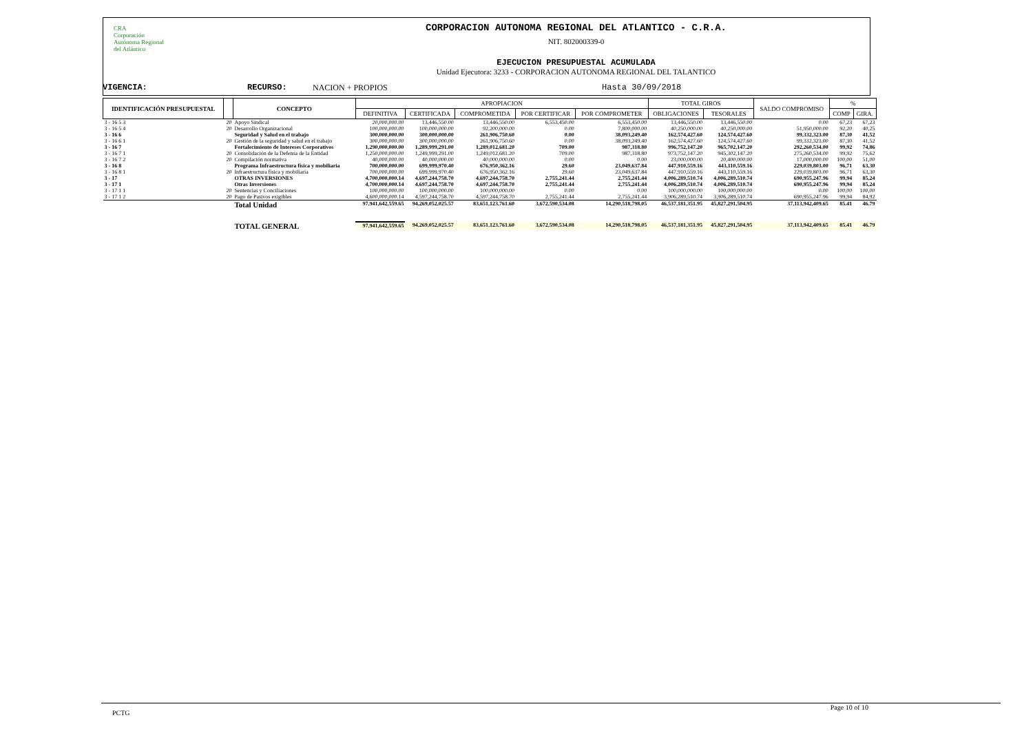CRA
Corporación Autónoma Regional del Atlántico
CORPORACION AUTONOMA REGIONAL DEL ATLANTICO - C.R.A.
NIT. 802000339-0
EJECUCION PRESUPUESTAL ACUMULADA
Unidad Ejecutora: 3233 - CORPORACION AUTONOMA REGIONAL DEL TALANTICO
VIGENCIA: RECURSO: NACION + PROPIOS Hasta 30/09/2018
| IDENTIFICACIÓN PRESUPUESTAL | | CONCEPTO | APROPIACION | | | | | TOTAL GIROS | | SALDO COMPROMISO | % | |
| --- | --- | --- | --- | --- | --- | --- | --- | --- | --- | --- | --- | --- |
| | | | DEFINITIVA | CERTIFICADA | COMPROMETIDA | POR CERTIFICAR | POR COMPROMETER | OBLIGACIONES | TESORALES | | COMP | GIRA. |
| 3 - 16 5 3 | 20 | Apoyo Sindical | 20,000,000.00 | 13,446,550.00 | 13,446,550.00 | 6,553,450.00 | 6,553,450.00 | 13,446,550.00 | 13,446,550.00 | 0.00 | 67,23 | 67,23 |
| 3 - 16 5 4 | 20 | Desarrollo Organizacional | 100,000,000.00 | 100,000,000.00 | 92,200,000.00 | 0.00 | 7,800,000.00 | 40,250,000.00 | 40,250,000.00 | 51,950,000.00 | 92,20 | 40,25 |
| 3 - 16 6 | | Seguridad y Salud en el trabajo | 300,000,000.00 | 300,000,000.00 | 261,906,750.60 | 0.00 | 38,093,249.40 | 162,574,427.60 | 124,574,427.60 | 99,332,323.00 | 87,30 | 41,52 |
| 3 - 16 6 1 | 20 | Gestión de la seguridad y salud en el trabajo | 300,000,000.00 | 300,000,000.00 | 261,906,750.60 | 0.00 | 38,093,249.40 | 162,574,427.60 | 124,574,427.60 | 99,332,323.00 | 87,30 | 41,52 |
| 3 - 16 7 | | Fortalecimiento de Intereses Corporativos | 1,290,000,000.00 | 1,289,999,291.00 | 1,289,012,681.20 | 709.00 | 987,318.80 | 996,752,147.20 | 965,702,147.20 | 292,260,534.00 | 99,92 | 74,86 |
| 3 - 16 7 1 | 20 | Consolidación de la Defensa de la Entidad | 1,250,000,000.00 | 1,249,999,291.00 | 1,249,012,681.20 | 709.00 | 987,318.80 | 973,752,147.20 | 945,302,147.20 | 275,260,534.00 | 99,92 | 75,62 |
| 3 - 16 7 2 | 20 | Compilación normativa | 40,000,000.00 | 40,000,000.00 | 40,000,000.00 | 0.00 | 0.00 | 23,000,000.00 | 20,400,000.00 | 17,000,000.00 | 100,00 | 51,00 |
| 3 - 16 8 | | Programa Infraestructura física y mobiliaria | 700,000,000.00 | 699,999,970.40 | 676,950,362.16 | 29.60 | 23,049,637.84 | 447,910,559.16 | 443,110,559.16 | 229,039,803.00 | 96,71 | 63,30 |
| 3 - 16 8 1 | 20 | Infraestructura física y mobiliaria | 700,000,000.00 | 699,999,970.40 | 676,950,362.16 | 29.60 | 23,049,637.84 | 447,910,559.16 | 443,110,559.16 | 229,039,803.00 | 96,71 | 63,30 |
| 3 - 17 | | OTRAS INVERSIONES | 4,700,000,000.14 | 4,697,244,758.70 | 4,697,244,758.70 | 2,755,241.44 | 2,755,241.44 | 4,006,289,510.74 | 4,006,289,510.74 | 690,955,247.96 | 99,94 | 85,24 |
| 3 - 17 1 | | Otras Inversiones | 4,700,000,000.14 | 4,697,244,758.70 | 4,697,244,758.70 | 2,755,241.44 | 2,755,241.44 | 4,006,289,510.74 | 4,006,289,510.74 | 690,955,247.96 | 99,94 | 85,24 |
| 3 - 17 1 1 | 20 | Sentencias y Conciliaciones | 100,000,000.00 | 100,000,000.00 | 100,000,000.00 | 0.00 | 0.00 | 100,000,000.00 | 100,000,000.00 | 0.00 | 100,00 | 100,00 |
| 3 - 17 1 2 | 20 | Pago de Pasivos exigibles | 4,600,000,000.14 | 4,597,244,758.70 | 4,597,244,758.70 | 2,755,241.44 | 2,755,241.44 | 3,906,289,510.74 | 3,906,289,510.74 | 690,955,247.96 | 99,94 | 84,92 |
| | | Total Unidad | 97,941,642,559.65 | 94,269,052,025.57 | 83,651,123,761.60 | 3,672,590,534.08 | 14,290,518,798.05 | 46,537,181,351.95 | 45,827,291,504.95 | 37,113,942,409.65 | 85.41 | 46.79 |
| | | TOTAL GENERAL | 97,941,642,559.65 | 94,269,052,025.57 | 83,651,123,761.60 | 3,672,590,534.08 | 14,290,518,798.05 | 46,537,181,351.95 | 45,827,291,504.95 | 37,113,942,409.65 | 85.41 | 46.79 |
PCTG Page 10 of 10